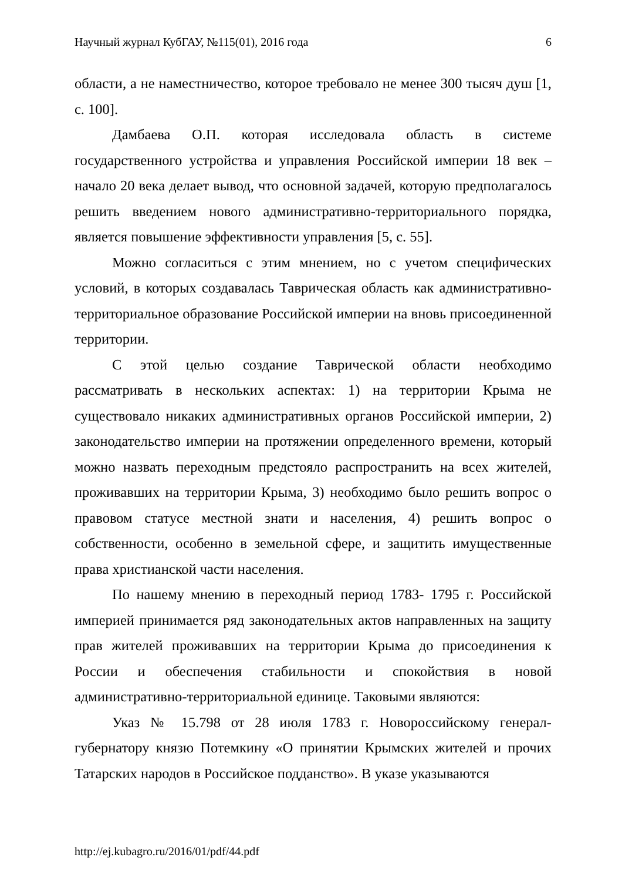Научный журнал КубГАУ, №115(01), 2016 года 6
области, а не наместничество, которое требовало не менее 300 тысяч душ [1, с. 100].
Дамбаева О.П. которая исследовала область в системе государственного устройства и управления Российской империи 18 век – начало 20 века делает вывод, что основной задачей, которую предполагалось решить введением нового административно-территориального порядка, является повышение эффективности управления [5, с. 55].
Можно согласиться с этим мнением, но с учетом специфических условий, в которых создавалась Таврическая область как административно-территориальное образование Российской империи на вновь присоединенной территории.
С этой целью создание Таврической области необходимо рассматривать в нескольких аспектах: 1) на территории Крыма не существовало никаких административных органов Российской империи, 2) законодательство империи на протяжении определенного времени, который можно назвать переходным предстояло распространить на всех жителей, проживавших на территории Крыма, 3) необходимо было решить вопрос о правовом статусе местной знати и населения, 4) решить вопрос о собственности, особенно в земельной сфере, и защитить имущественные права христианской части населения.
По нашему мнению в переходный период 1783- 1795 г. Российской империей принимается ряд законодательных актов направленных на защиту прав жителей проживавших на территории Крыма до присоединения к России и обеспечения стабильности и спокойствия в новой административно-территориальной единице. Таковыми являются:
Указ № 15.798 от 28 июля 1783 г. Новороссийскому генерал-губернатору князю Потемкину «О принятии Крымских жителей и прочих Татарских народов в Российское подданство». В указе указываются
http://ej.kubagro.ru/2016/01/pdf/44.pdf